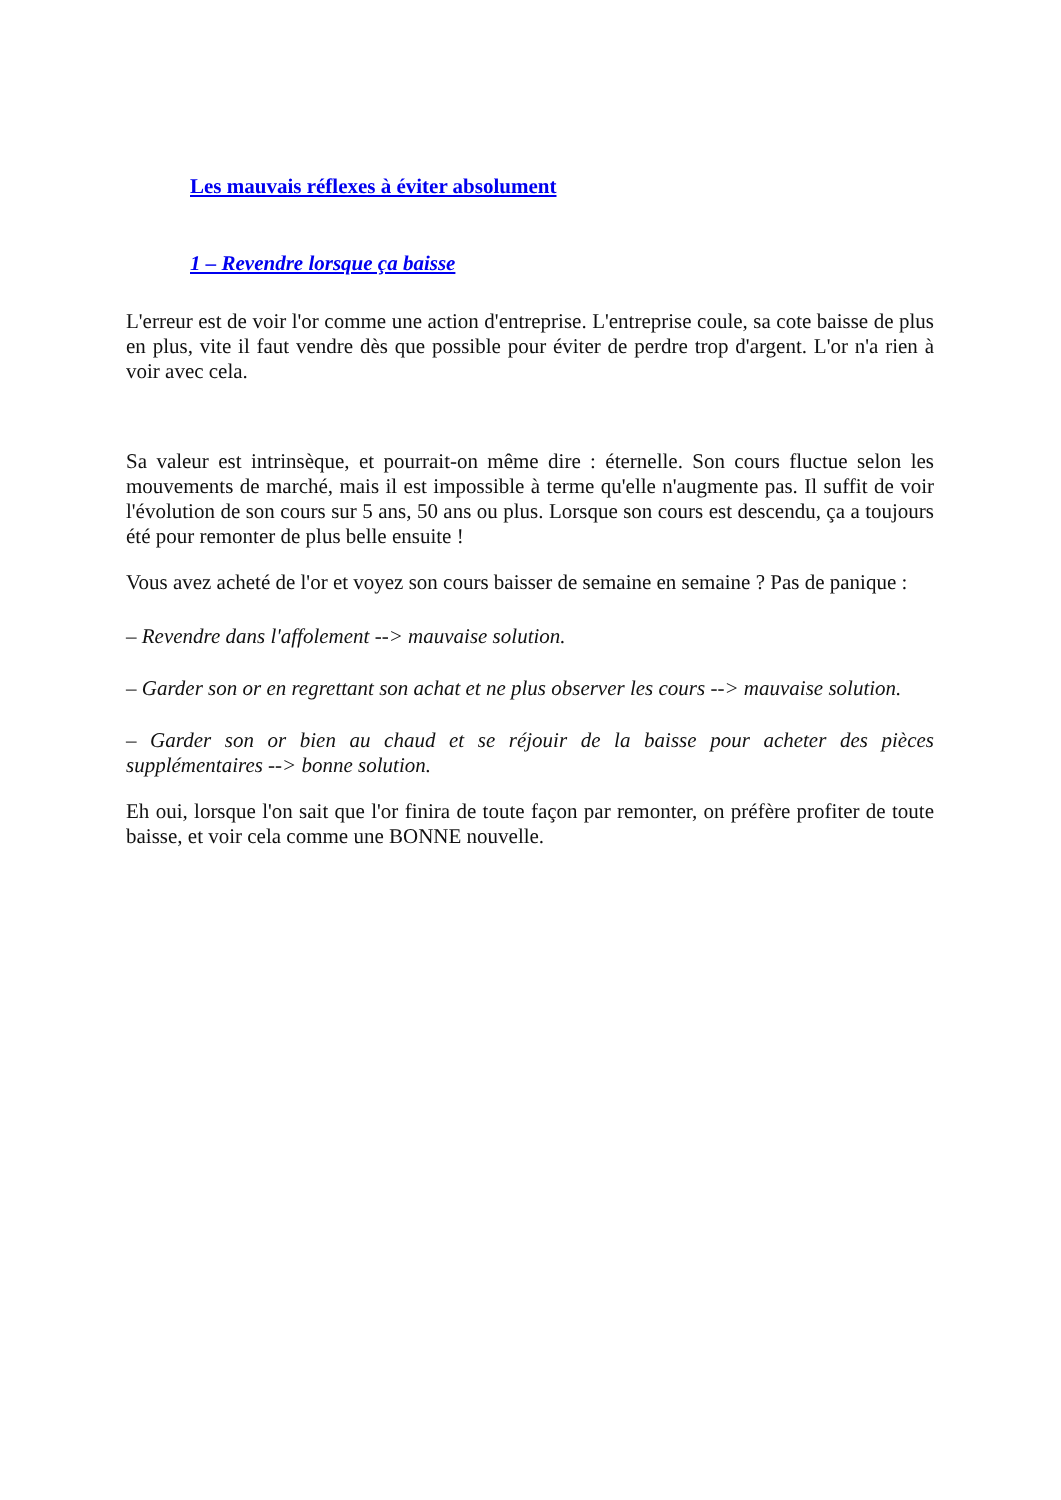Les mauvais réflexes à éviter absolument
1 – Revendre lorsque ça baisse
L'erreur est de voir l'or comme une action d'entreprise. L'entreprise coule, sa cote baisse de plus en plus, vite il faut vendre dès que possible pour éviter de perdre trop d'argent. L'or n'a rien à voir avec cela.
Sa valeur est intrinsèque, et pourrait-on même dire : éternelle. Son cours fluctue selon les mouvements de marché, mais il est impossible à terme qu'elle n'augmente pas. Il suffit de voir l'évolution de son cours sur 5 ans, 50 ans ou plus. Lorsque son cours est descendu, ça a toujours été pour remonter de plus belle ensuite !
Vous avez acheté de l'or et voyez son cours baisser de semaine en semaine ? Pas de panique :
– Revendre dans l'affolement --> mauvaise solution.
– Garder son or en regrettant son achat et ne plus observer les cours --> mauvaise solution.
– Garder son or bien au chaud et se réjouir de la baisse pour acheter des pièces supplémentaires --> bonne solution.
Eh oui, lorsque l'on sait que l'or finira de toute façon par remonter, on préfère profiter de toute baisse, et voir cela comme une BONNE nouvelle.